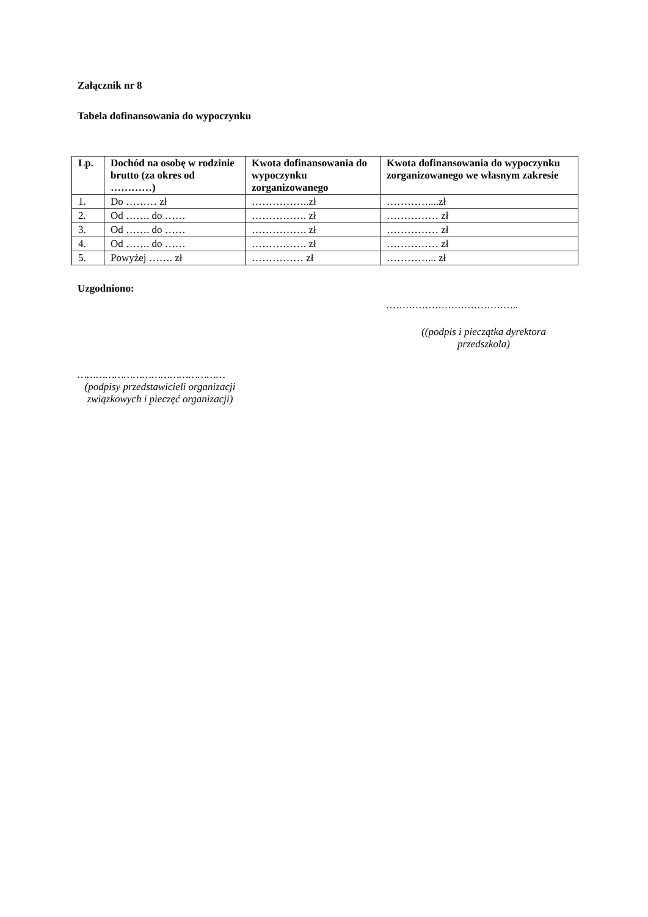Załącznik nr 8
Tabela dofinansowania do wypoczynku
| Lp. | Dochód na osobę w rodzinie brutto (za okres od …………) | Kwota dofinansowania do wypoczynku zorganizowanego | Kwota dofinansowania do wypoczynku zorganizowanego we własnym zakresie |
| --- | --- | --- | --- |
| 1. | Do ……… zł | ……………..zł | …………....zł |
| 2. | Od ……. do …… | ……………. zł | …………… zł |
| 3. | Od ……. do …… | ……………. zł | …………… zł |
| 4. | Od ……. do …… | ……………. zł | …………… zł |
| 5. | Powyżej ……. zł | …………… zł | …………... zł |
Uzgodniono:
…………………………………..
((podpis i pieczątka dyrektora przedszkola)
…………………………………………
(podpisy przedstawicieli organizacji związkowych i pieczęć organizacji)